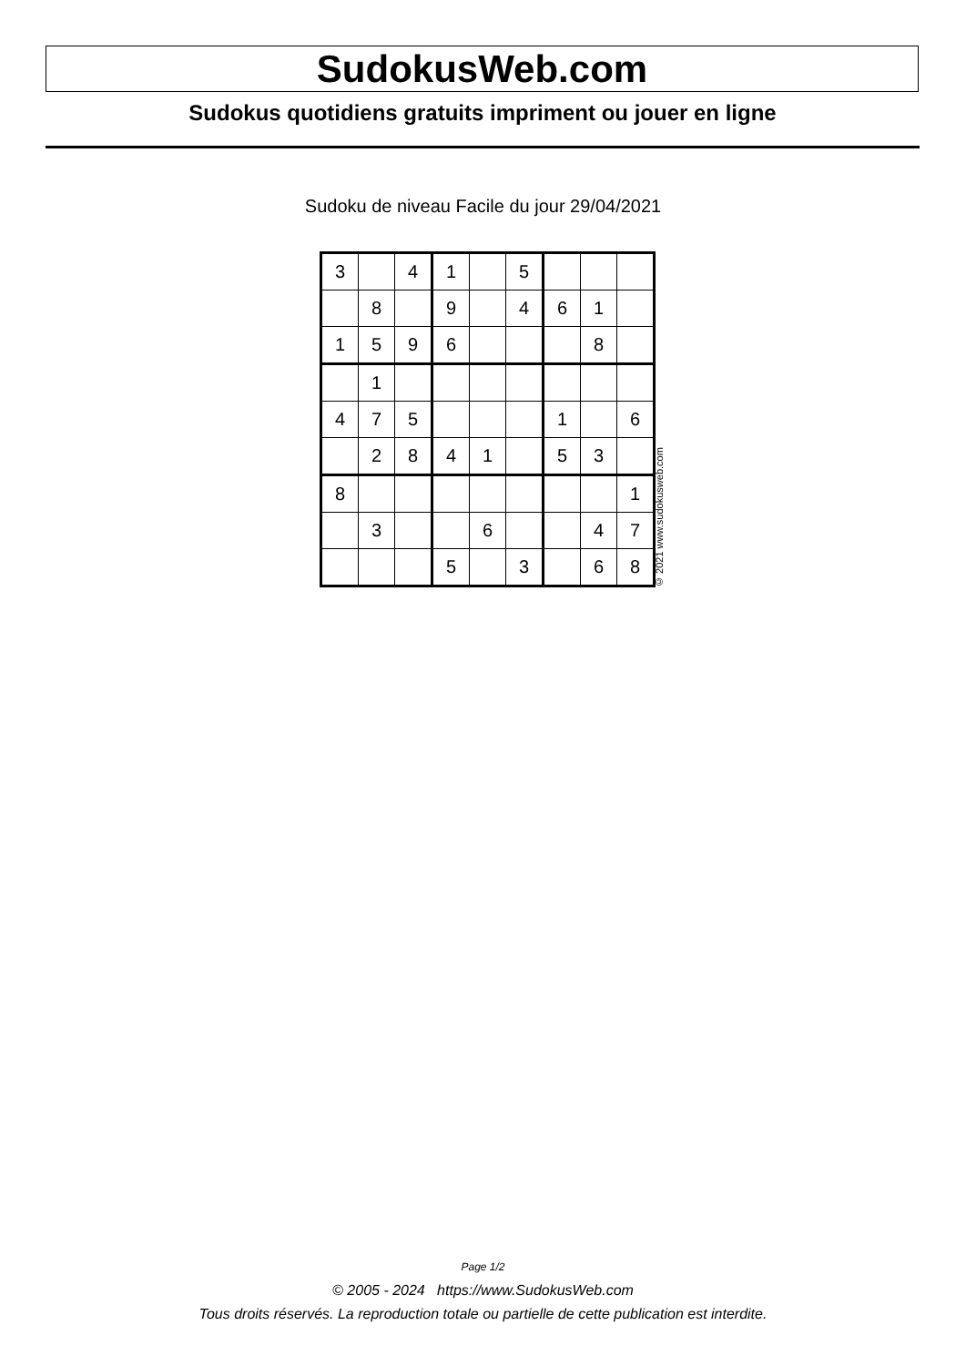SudokusWeb.com
Sudokus quotidiens gratuits impriment ou jouer en ligne
Sudoku de niveau Facile du jour 29/04/2021
| 3 | | 4 | 1 | | 5 | | | |
| | 8 | | 9 | | 4 | 6 | 1 | |
| 1 | 5 | 9 | 6 | | | | 8 | |
| | 1 | | | | | | | |
| 4 | 7 | 5 | | | | 1 | | 6 |
| | 2 | 8 | 4 | 1 | | 5 | 3 | |
| 8 | | | | | | | | 1 |
| | 3 | | | 6 | | | 4 | 7 |
| | | | 5 | | 3 | | 6 | 8 |
© 2021 www.sudokusweb.com
Page 1/2
© 2005 - 2024 https://www.SudokusWeb.com
Tous droits réservés. La reproduction totale ou partielle de cette publication est interdite.